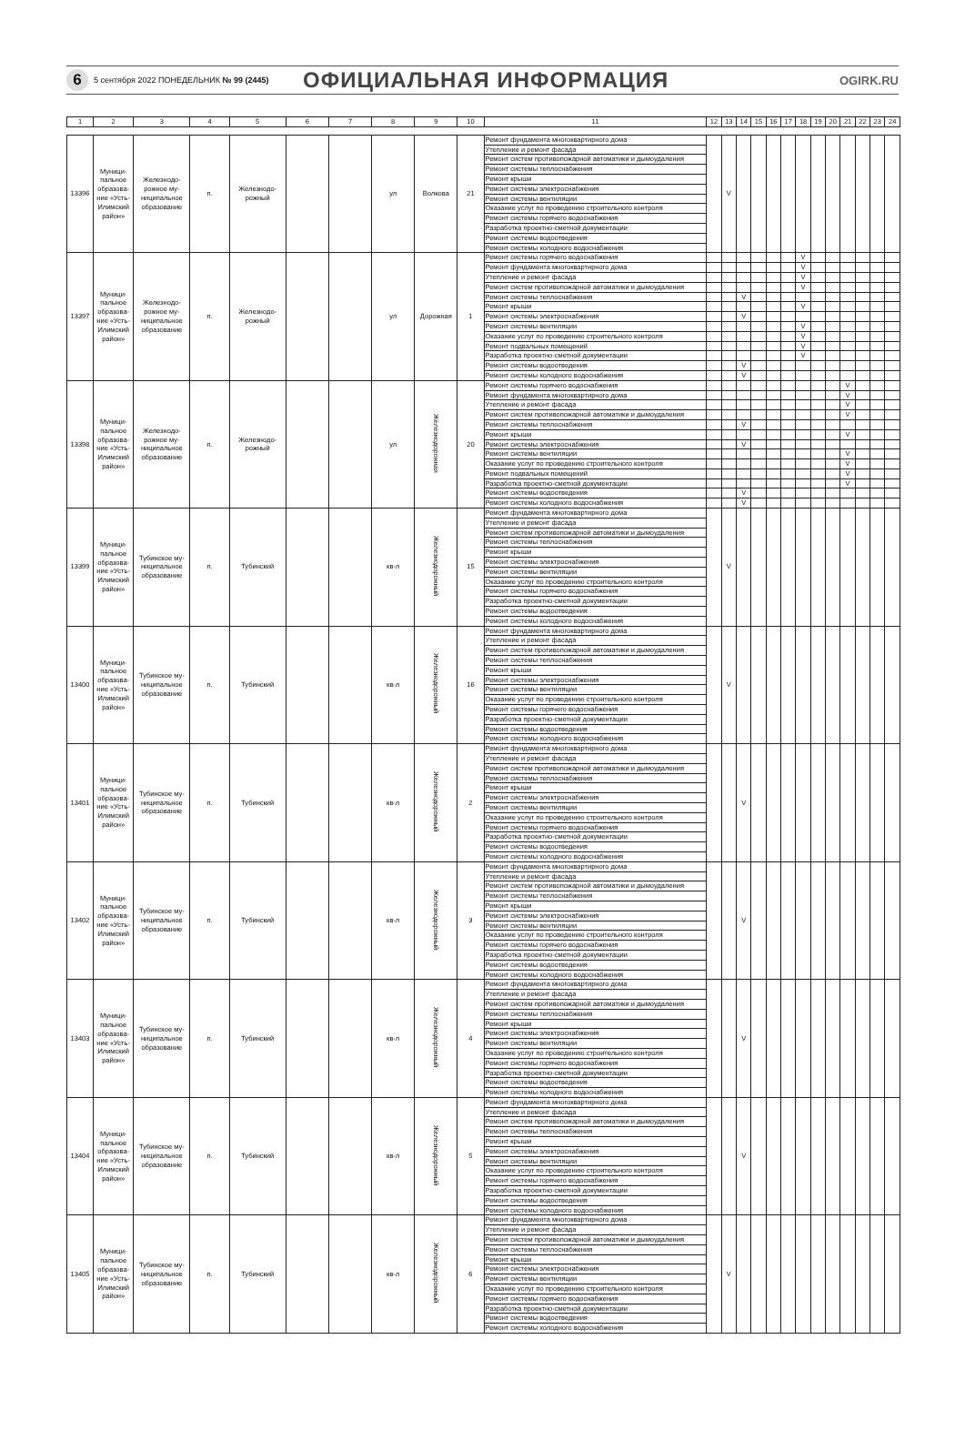6
5 сентября 2022 ПОНЕДЕЛЬНИК № 99 (2445)
ОФИЦИАЛЬНАЯ ИНФОРМАЦИЯ
OGIRK.RU
| 1 | 2 | 3 | 4 | 5 | 6 | 7 | 8 | 9 | 10 | 11 | 12 | 13 | 14 | 15 | 16 | 17 | 18 | 19 | 20 | 21 | 22 | 23 | 24 |
| --- | --- | --- | --- | --- | --- | --- | --- | --- | --- | --- | --- | --- | --- | --- | --- | --- | --- | --- | --- | --- | --- | --- | --- |
| 13396 | Муници- пальное образова- ние «Усть-Илимский район» | Железнодо- рожное му- ниципальное образование | п. | Железнодо- рожный | | | ул | Волкова | 21 | Ремонт фундамента многоквартирного дома | | V | | | | | | | | | | | |
| | | | | | | | | | | Утепление и ремонт фасада | | | | | | | | | | | | | |
| | | | | | | | | | | Ремонт систем противопожарной автоматики и дымоудаления | | | | | | | | | | | | | |
| | | | | | | | | | | Ремонт системы теплоснабжения | | | | | | | | | | | | | |
| | | | | | | | | | | Ремонт крыши | | | | | | | | | | | | | |
| | | | | | | | | | | Ремонт системы электроснабжения | | | | | | | | | | | | | |
| | | | | | | | | | | Ремонт системы вентиляции | | | | | | | | | | | | | |
| | | | | | | | | | | Оказание услуг по проведению строительного контроля | | | | | | | | | | | | | |
| | | | | | | | | | | Ремонт системы горячего водоснабжения | | | | | | | | | | | | | |
| | | | | | | | | | | Разработка проектно-сметной документации | | | | | | | | | | | | | |
| | | | | | | | | | | Ремонт системы водоотведения | | | | | | | | | | | | | |
| | | | | | | | | | | Ремонт системы холодного водоснабжения | | | | | | | | | | | | | |
| 13397 | Муници- пальное образова- ние «Усть-Илимский район» | Железнодо- рожное му- ниципальное образование | п. | Железнодо- рожный | | | ул | Дорожная | 1 | Ремонт системы горячего водоснабжения | | | | | | | V | | | | | | |
| | | | | | | | | | | Ремонт фундамента многоквартирного дома | | | | | | | V | | | | | | |
| | | | | | | | | | | Утепление и ремонт фасада | | | | | | | V | | | | | | |
| | | | | | | | | | | Ремонт систем противопожарной автоматики и дымоудаления | | | | | | | V | | | | | | |
| | | | | | | | | | | Ремонт системы теплоснабжения | | | V | | | | | | | | | | |
| | | | | | | | | | | Ремонт крыши | | | | | | | V | | | | | | |
| | | | | | | | | | | Ремонт системы электроснабжения | | | V | | | | | | | | | | |
| | | | | | | | | | | Ремонт системы вентиляции | | | | | | | V | | | | | | |
| | | | | | | | | | | Оказание услуг по проведению строительного контроля | | | | | | | V | | | | | | |
| | | | | | | | | | | Ремонт подвальных помещений | | | | | | | V | | | | | | |
| | | | | | | | | | | Разработка проектно-сметной документации | | | | | | | V | | | | | | |
| | | | | | | | | | | Ремонт системы водоотведения | | | V | | | | | | | | | | |
| | | | | | | | | | | Ремонт системы холодного водоснабжения | | | V | | | | | | | | | | |
| 13398 | Муници- пальное образова- ние «Усть-Илимский район» | Железнодо- рожное му- ниципальное образование | п. | Железнодо- рожный | | | ул | Железнодорожная | 20 | Ремонт системы горячего водоснабжения | | | | | | | | | | V | | | |
| | | | | | | | | | | Ремонт фундамента многоквартирного дома | | | | | | | | | | V | | | |
| | | | | | | | | | | Утепление и ремонт фасада | | | | | | | | | | V | | | |
| | | | | | | | | | | Ремонт систем противопожарной автоматики и дымоудаления | | | | | | | | | | V | | | |
| | | | | | | | | | | Ремонт системы теплоснабжения | | | V | | | | | | | | | | |
| | | | | | | | | | | Ремонт крыши | | | | | | | | | | V | | | |
| | | | | | | | | | | Ремонт системы электроснабжения | | | V | | | | | | | | | | |
| | | | | | | | | | | Ремонт системы вентиляции | | | | | | | | | | V | | | |
| | | | | | | | | | | Оказание услуг по проведению строительного контроля | | | | | | | | | | V | | | |
| | | | | | | | | | | Ремонт подвальных помещений | | | | | | | | | | V | | | |
| | | | | | | | | | | Разработка проектно-сметной документации | | | | | | | | | | V | | | |
| | | | | | | | | | | Ремонт системы водоотведения | | | V | | | | | | | | | | |
| | | | | | | | | | | Ремонт системы холодного водоснабжения | | | V | | | | | | | | | | |
| 13399 | Муници- пальное образова- ние «Усть-Илимский район» | Тубинское му- ниципальное образование | п. | Тубинский | | | кв-л | Железнодорожный | 15 | Ремонт фундамента многоквартирного дома | | V | | | | | | | | | | | |
| | | | | | | | | | | Утепление и ремонт фасада | | | | | | | | | | | | | |
| | | | | | | | | | | Ремонт систем противопожарной автоматики и дымоудаления | | | | | | | | | | | | | |
| | | | | | | | | | | Ремонт системы теплоснабжения | | | | | | | | | | | | | |
| | | | | | | | | | | Ремонт крыши | | | | | | | | | | | | | |
| | | | | | | | | | | Ремонт системы электроснабжения | | | | | | | | | | | | | |
| | | | | | | | | | | Ремонт системы вентиляции | | | | | | | | | | | | | |
| | | | | | | | | | | Оказание услуг по проведению строительного контроля | | | | | | | | | | | | | |
| | | | | | | | | | | Ремонт системы горячего водоснабжения | | | | | | | | | | | | | |
| | | | | | | | | | | Разработка проектно-сметной документации | | | | | | | | | | | | | |
| | | | | | | | | | | Ремонт системы водоотведения | | | | | | | | | | | | | |
| | | | | | | | | | | Ремонт системы холодного водоснабжения | | | | | | | | | | | | | |
| 13400 | Муници- пальное образова- ние «Усть-Илимский район» | Тубинское му- ниципальное образование | п. | Тубинский | | | кв-л | Железнодорожный | 16 | Ремонт фундамента многоквартирного дома | | V | | | | | | | | | | | |
| | | | | | | | | | | Утепление и ремонт фасада | | | | | | | | | | | | | |
| | | | | | | | | | | Ремонт систем противопожарной автоматики и дымоудаления | | | | | | | | | | | | | |
| | | | | | | | | | | Ремонт системы теплоснабжения | | | | | | | | | | | | | |
| | | | | | | | | | | Ремонт крыши | | | | | | | | | | | | | |
| | | | | | | | | | | Ремонт системы электроснабжения | | | | | | | | | | | | | |
| | | | | | | | | | | Ремонт системы вентиляции | | | | | | | | | | | | | |
| | | | | | | | | | | Оказание услуг по проведению строительного контроля | | | | | | | | | | | | | |
| | | | | | | | | | | Ремонт системы горячего водоснабжения | | | | | | | | | | | | | |
| | | | | | | | | | | Разработка проектно-сметной документации | | | | | | | | | | | | | |
| | | | | | | | | | | Ремонт системы водоотведения | | | | | | | | | | | | | |
| | | | | | | | | | | Ремонт системы холодного водоснабжения | | | | | | | | | | | | | |
| 13401 | Муници- пальное образова- ние «Усть-Илимский район» | Тубинское му- ниципальное образование | п. | Тубинский | | | кв-л | Железнодорожный | 2 | Ремонт фундамента многоквартирного дома | | | V | | | | | | | | | | |
| | | | | | | | | | | Утепление и ремонт фасада | | | | | | | | | | | | | |
| | | | | | | | | | | Ремонт систем противопожарной автоматики и дымоудаления | | | | | | | | | | | | | |
| | | | | | | | | | | Ремонт системы теплоснабжения | | | | | | | | | | | | | |
| | | | | | | | | | | Ремонт крыши | | | | | | | | | | | | | |
| | | | | | | | | | | Ремонт системы электроснабжения | | | | | | | | | | | | | |
| | | | | | | | | | | Ремонт системы вентиляции | | | | | | | | | | | | | |
| | | | | | | | | | | Оказание услуг по проведению строительного контроля | | | | | | | | | | | | | |
| | | | | | | | | | | Ремонт системы горячего водоснабжения | | | | | | | | | | | | | |
| | | | | | | | | | | Разработка проектно-сметной документации | | | | | | | | | | | | | |
| | | | | | | | | | | Ремонт системы водоотведения | | | | | | | | | | | | | |
| | | | | | | | | | | Ремонт системы холодного водоснабжения | | | | | | | | | | | | | |
| 13402 | Муници- пальное образова- ние «Усть-Илимский район» | Тубинское му- ниципальное образование | п. | Тубинский | | | кв-л | Железнодорожный | 3 | Ремонт фундамента многоквартирного дома | | | V | | | | | | | | | | |
| | | | | | | | | | | Утепление и ремонт фасада | | | | | | | | | | | | | |
| | | | | | | | | | | Ремонт систем противопожарной автоматики и дымоудаления | | | | | | | | | | | | | |
| | | | | | | | | | | Ремонт системы теплоснабжения | | | | | | | | | | | | | |
| | | | | | | | | | | Ремонт крыши | | | | | | | | | | | | | |
| | | | | | | | | | | Ремонт системы электроснабжения | | | | | | | | | | | | | |
| | | | | | | | | | | Ремонт системы вентиляции | | | | | | | | | | | | | |
| | | | | | | | | | | Оказание услуг по проведению строительного контроля | | | | | | | | | | | | | |
| | | | | | | | | | | Ремонт системы горячего водоснабжения | | | | | | | | | | | | | |
| | | | | | | | | | | Разработка проектно-сметной документации | | | | | | | | | | | | | |
| | | | | | | | | | | Ремонт системы водоотведения | | | | | | | | | | | | | |
| | | | | | | | | | | Ремонт системы холодного водоснабжения | | | | | | | | | | | | | |
| 13403 | Муници- пальное образова- ние «Усть-Илимский район» | Тубинское му- ниципальное образование | п. | Тубинский | | | кв-л | Железнодорожный | 4 | Ремонт фундамента многоквартирного дома | | | V | | | | | | | | | | |
| | | | | | | | | | | Утепление и ремонт фасада | | | | | | | | | | | | | |
| | | | | | | | | | | Ремонт систем противопожарной автоматики и дымоудаления | | | | | | | | | | | | | |
| | | | | | | | | | | Ремонт системы теплоснабжения | | | | | | | | | | | | | |
| | | | | | | | | | | Ремонт крыши | | | | | | | | | | | | | |
| | | | | | | | | | | Ремонт системы электроснабжения | | | | | | | | | | | | | |
| | | | | | | | | | | Ремонт системы вентиляции | | | | | | | | | | | | | |
| | | | | | | | | | | Оказание услуг по проведению строительного контроля | | | | | | | | | | | | | |
| | | | | | | | | | | Ремонт системы горячего водоснабжения | | | | | | | | | | | | | |
| | | | | | | | | | | Разработка проектно-сметной документации | | | | | | | | | | | | | |
| | | | | | | | | | | Ремонт системы водоотведения | | | | | | | | | | | | | |
| | | | | | | | | | | Ремонт системы холодного водоснабжения | | | | | | | | | | | | | |
| 13404 | Муници- пальное образова- ние «Усть-Илимский район» | Тубинское му- ниципальное образование | п. | Тубинский | | | кв-л | Железнодорожный | 5 | Ремонт фундамента многоквартирного дома | | | V | | | | | | | | | | |
| | | | | | | | | | | Утепление и ремонт фасада | | | | | | | | | | | | | |
| | | | | | | | | | | Ремонт систем противопожарной автоматики и дымоудаления | | | | | | | | | | | | | |
| | | | | | | | | | | Ремонт системы теплоснабжения | | | | | | | | | | | | | |
| | | | | | | | | | | Ремонт крыши | | | | | | | | | | | | | |
| | | | | | | | | | | Ремонт системы электроснабжения | | | | | | | | | | | | | |
| | | | | | | | | | | Ремонт системы вентиляции | | | | | | | | | | | | | |
| | | | | | | | | | | Оказание услуг по проведению строительного контроля | | | | | | | | | | | | | |
| | | | | | | | | | | Ремонт системы горячего водоснабжения | | | | | | | | | | | | | |
| | | | | | | | | | | Разработка проектно-сметной документации | | | | | | | | | | | | | |
| | | | | | | | | | | Ремонт системы водоотведения | | | | | | | | | | | | | |
| | | | | | | | | | | Ремонт системы холодного водоснабжения | | | | | | | | | | | | | |
| 13405 | Муници- пальное образова- ние «Усть-Илимский район» | Тубинское му- ниципальное образование | п. | Тубинский | | | кв-л | Железнодорожный | 6 | Ремонт фундамента многоквартирного дома | | V | | | | | | | | | | | |
| | | | | | | | | | | Утепление и ремонт фасада | | | | | | | | | | | | | |
| | | | | | | | | | | Ремонт систем противопожарной автоматики и дымоудаления | | | | | | | | | | | | | |
| | | | | | | | | | | Ремонт системы теплоснабжения | | | | | | | | | | | | | |
| | | | | | | | | | | Ремонт крыши | | | | | | | | | | | | | |
| | | | | | | | | | | Ремонт системы электроснабжения | | | | | | | | | | | | | |
| | | | | | | | | | | Ремонт системы вентиляции | | | | | | | | | | | | | |
| | | | | | | | | | | Оказание услуг по проведению строительного контроля | | | | | | | | | | | | | |
| | | | | | | | | | | Ремонт системы горячего водоснабжения | | | | | | | | | | | | | |
| | | | | | | | | | | Разработка проектно-сметной документации | | | | | | | | | | | | | |
| | | | | | | | | | | Ремонт системы водоотведения | | | | | | | | | | | | | |
| | | | | | | | | | | Ремонт системы холодного водоснабжения | | | | | | | | | | | | | |